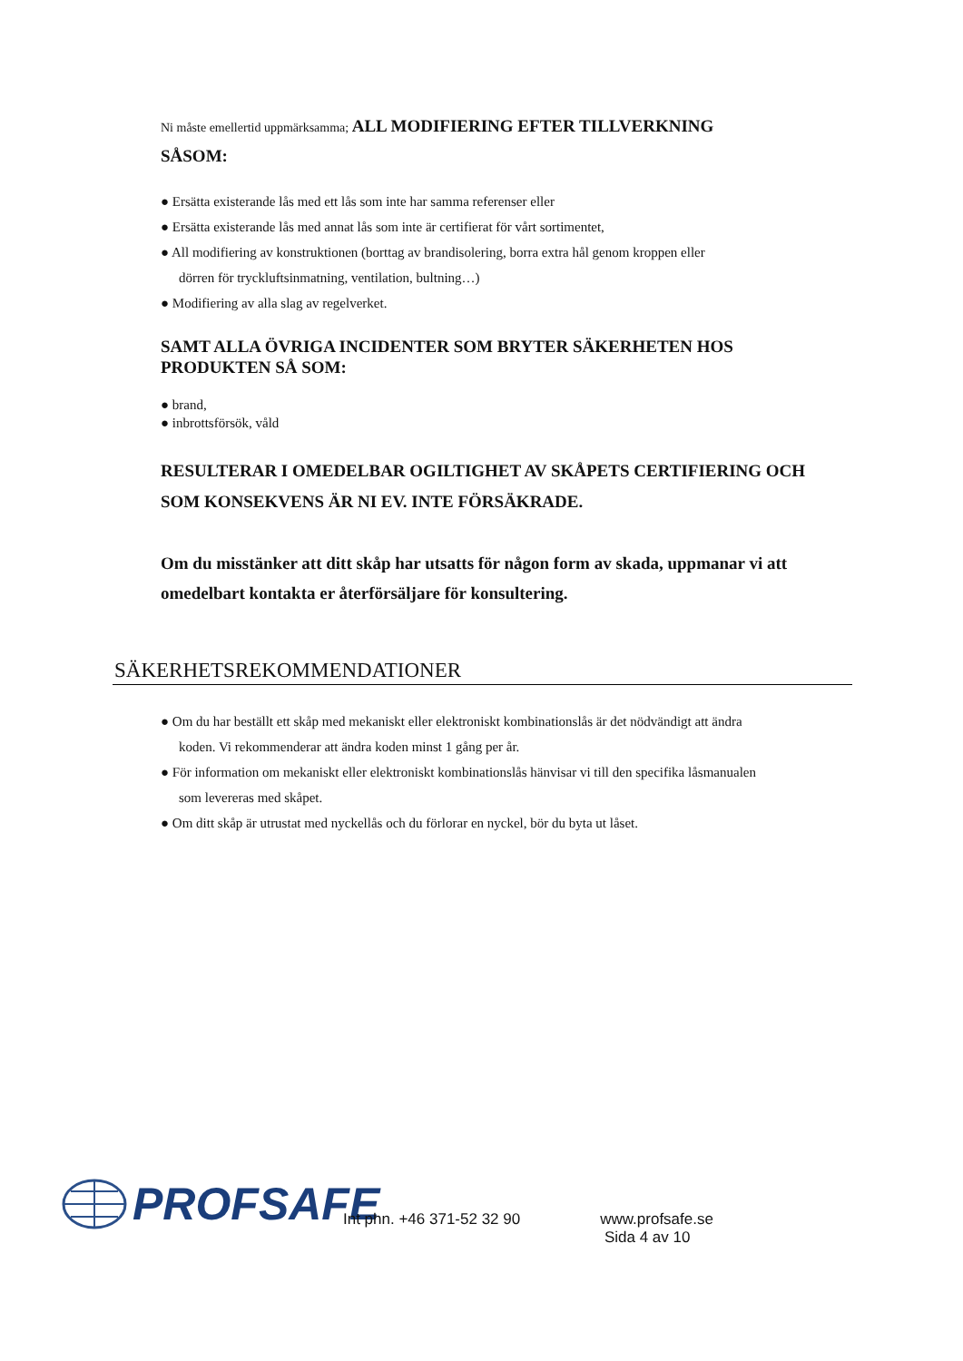Ni måste emellertid uppmärksamma; ALL MODIFIERING EFTER TILLVERKNING
SÅSOM:
● Ersätta existerande lås med ett lås som inte har samma referenser eller
● Ersätta existerande lås med annat lås som inte är certifierat för vårt sortimentet,
● All modifiering av konstruktionen (borttag av brandisolering, borra extra hål genom kroppen eller
dörren för tryckluftsinmatning, ventilation, bultning…)
● Modifiering av alla slag av regelverket.
SAMT ALLA ÖVRIGA INCIDENTER SOM BRYTER SÄKERHETEN HOS PRODUKTEN SÅ SOM:
● brand,
● inbrottsförsök, våld
RESULTERAR I OMEDELBAR OGILTIGHET AV SKÅPETS CERTIFIERING OCH SOM KONSEKVENS ÄR NI EV. INTE FÖRSÄKRADE.
Om du misstänker att ditt skåp har utsatts för någon form av skada, uppmanar vi att omedelbart kontakta er återförsäljare för konsultering.
SÄKERHETSREKOMMENDATIONER
● Om du har beställt ett skåp med mekaniskt eller elektroniskt kombinationslås är det nödvändigt att ändra
koden. Vi rekommenderar att ändra koden minst 1 gång per år.
● För information om mekaniskt eller elektroniskt kombinationslås hänvisar vi till den specifika låsmanualen
som levereras med skåpet.
● Om ditt skåp är utrustat med nyckellås och du förlorar en nyckel, bör du byta ut låset.
PROFSAFE
Int phn. +46 371-52 32 90 www.profsafe.se
Sida 4 av 10